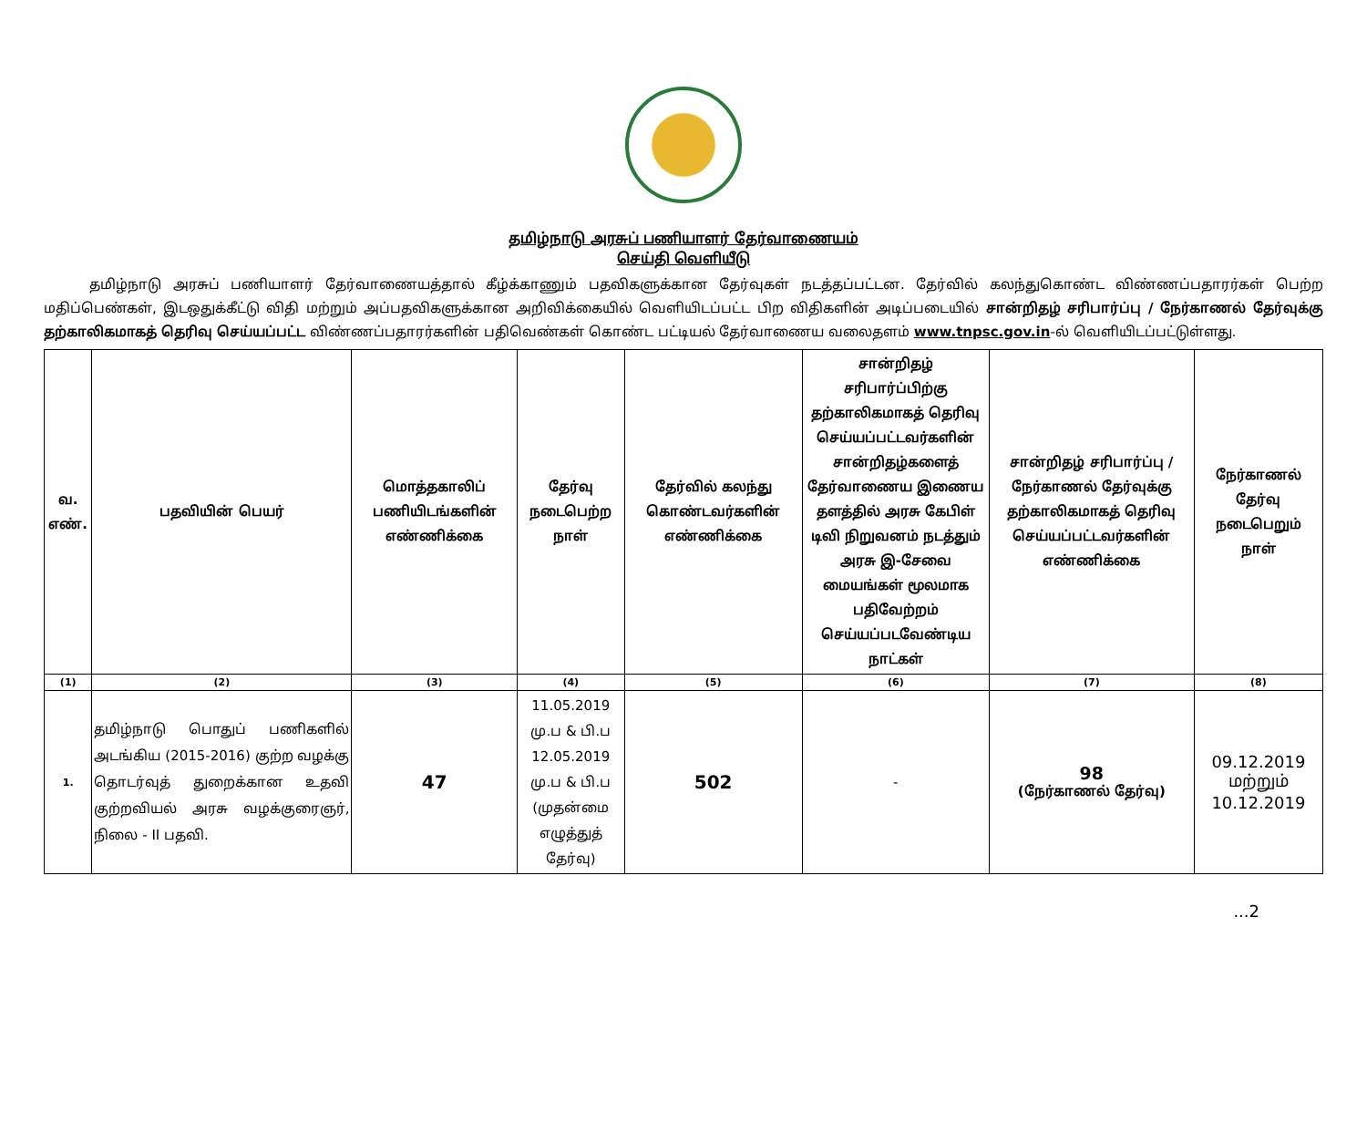தமிழ்நாடு அரசுப் பணியாளர் தேர்வாணையம்
செய்தி வெளியீடு
தமிழ்நாடு அரசுப் பணியாளர் தேர்வாணையத்தால் கீழ்க்காணும் பதவிகளுக்கான தேர்வுகள் நடத்தப்பட்டன. தேர்வில் கலந்துகொண்ட விண்ணப்பதாரர்கள் பெற்ற மதிப்பெண்கள், இடஒதுக்கீட்டு விதி மற்றும் அப்பதவிகளுக்கான அறிவிக்கையில் வெளியிடப்பட்ட பிற விதிகளின் அடிப்படையில் சான்றிதழ் சரிபார்ப்பு / நேர்காணல் தேர்வுக்கு தற்காலிகமாகத் தெரிவு செய்யப்பட்ட விண்ணப்பதாரர்களின் பதிவெண்கள் கொண்ட பட்டியல் தேர்வாணைய வலைதளம் www.tnpsc.gov.in-ல் வெளியிடப்பட்டுள்ளது.
| வ. எண். | பதவியின் பெயர் | மொத்தகாலிப் பணியிடங்களின் எண்ணிக்கை | தேர்வு நடைபெற்ற நாள் | தேர்வில் கலந்து கொண்டவர்களின் எண்ணிக்கை | சான்றிதழ் சரிபார்ப்பிற்கு தற்காலிகமாகத் தெரிவு செய்யப்பட்டவர்களின் சான்றிதழ்களைத் தேர்வாணைய இணைய தளத்தில் அரசு கேபிள் டிவி நிறுவனம் நடத்தும் அரசு இ-சேவை மையங்கள் மூலமாக பதிவேற்றம் செய்யப்படவேண்டிய நாட்கள் | சான்றிதழ் சரிபார்ப்பு / நேர்காணல் தேர்வுக்கு தற்காலிகமாகத் தெரிவு செய்யப்பட்டவர்களின் எண்ணிக்கை | நேர்காணல் தேர்வு நடைபெறும் நாள் |
| --- | --- | --- | --- | --- | --- | --- | --- |
| (1) | (2) | (3) | (4) | (5) | (6) | (7) | (8) |
| 1. | தமிழ்நாடு பொதுப் பணிகளில் அடங்கிய (2015-2016) குற்ற வழக்கு தொடர்வுத் துறைக்கான உதவி குற்றவியல் அரசு வழக்குரைஞர், நிலை - II பதவி. | 47 | 11.05.2019 மு.ப & பி.ப 12.05.2019 மு.ப & பி.ப (முதன்மை எழுத்துத் தேர்வு) | 502 | - | 98 (நேர்காணல் தேர்வு) | 09.12.2019 மற்றும் 10.12.2019 |
...2